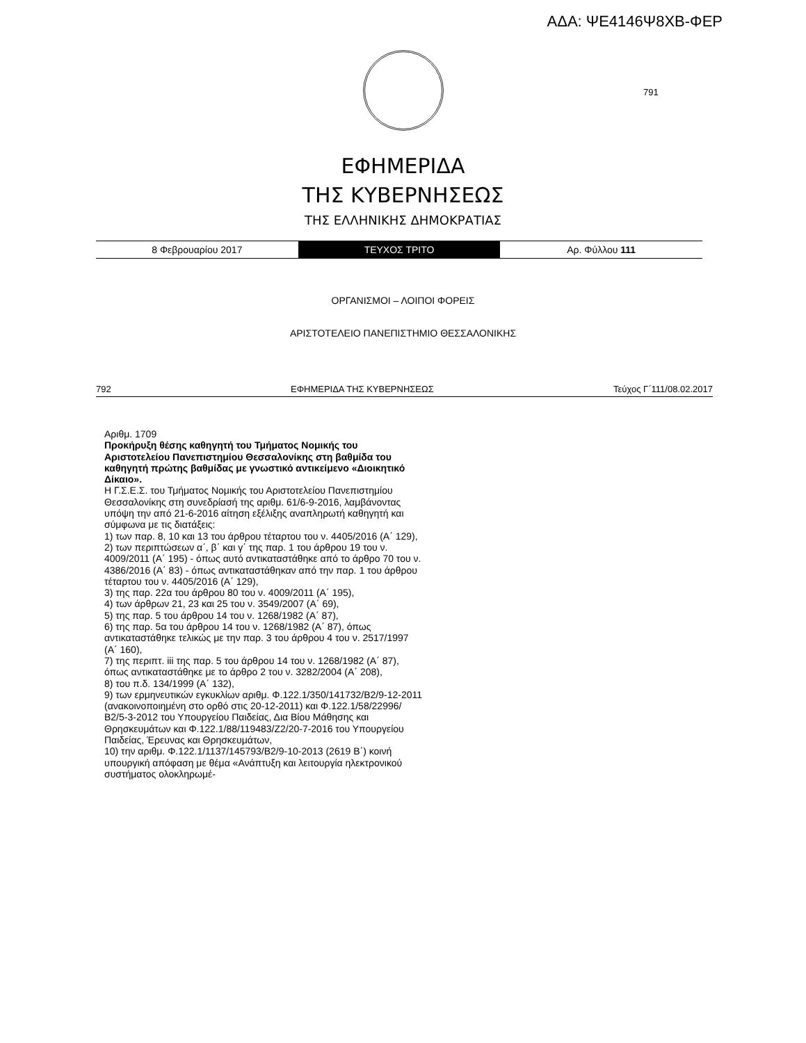ΑΔΑ: ΨΕ4146Ψ8ΧΒ-ΦΕΡ
791
ΕΦΗΜΕΡΙΔΑ
ΤΗΣ ΚΥΒΕΡΝΗΣΕΩΣ
ΤΗΣ ΕΛΛΗΝΙΚΗΣ ΔΗΜΟΚΡΑΤΙΑΣ
8 Φεβρουαρίου 2017 ΤΕΥΧΟΣ ΤΡΙΤΟ Αρ. Φύλλου 111
ΟΡΓΑΝΙΣΜΟΙ – ΛΟΙΠΟΙ ΦΟΡΕΙΣ
ΑΡΙΣΤΟΤΕΛΕΙΟ ΠΑΝΕΠΙΣΤΗΜΙΟ ΘΕΣΣΑΛΟΝΙΚΗΣ
792 ΕΦΗΜΕΡΙΔΑ ΤΗΣ ΚΥΒΕΡΝΗΣΕΩΣ Τεύχος Γ΄111/08.02.2017
Αριθμ. 1709
Προκήρυξη θέσης καθηγητή του Τμήματος Νομικής του Αριστοτελείου Πανεπιστημίου Θεσσαλονίκης στη βαθμίδα του καθηγητή πρώτης βαθμίδας με γνωστικό αντικείμενο «Διοικητικό Δίκαιο».
Η Γ.Σ.Ε.Σ. του Τμήματος Νομικής του Αριστοτελείου Πανεπιστημίου Θεσσαλονίκης στη συνεδρίασή της αριθμ. 61/6-9-2016, λαμβάνοντας υπόψη την από 21-6-2016 αίτηση εξέλιξης αναπληρωτή καθηγητή και σύμφωνα με τις διατάξεις:
1) των παρ. 8, 10 και 13 του άρθρου τέταρτου του ν. 4405/2016 (Α΄ 129),
2) των περιπτώσεων α΄, β΄ και γ΄ της παρ. 1 του άρθρου 19 του ν. 4009/2011 (Α΄ 195) - όπως αυτό αντικαταστάθηκε από το άρθρο 70 του ν. 4386/2016 (Α΄ 83) - όπως αντικαταστάθηκαν από την παρ. 1 του άρθρου τέταρτου του ν. 4405/2016 (Α΄ 129),
3) της παρ. 22α του άρθρου 80 του ν. 4009/2011 (Α΄ 195),
4) των άρθρων 21, 23 και 25 του ν. 3549/2007 (Α΄ 69),
5) της παρ. 5 του άρθρου 14 του ν. 1268/1982 (Α΄ 87),
6) της παρ. 5α του άρθρου 14 του ν. 1268/1982 (Α΄ 87), όπως αντικαταστάθηκε τελικώς με την παρ. 3 του άρθρου 4 του ν. 2517/1997 (Α΄ 160),
7) της περιπτ. iii της παρ. 5 του άρθρου 14 του ν. 1268/1982 (Α΄ 87), όπως αντικαταστάθηκε με το άρθρο 2 του ν. 3282/2004 (Α΄ 208),
8) του π.δ. 134/1999 (Α΄ 132),
9) των ερμηνευτικών εγκυκλίων αριθμ. Φ.122.1/350/141732/Β2/9-12-2011 (ανακοινοποιημένη στο ορθό στις 20-12-2011) και Φ.122.1/58/22996/Β2/5-3-2012 του Υπουργείου Παιδείας, Δια Βίου Μάθησης και Θρησκευμάτων και Φ.122.1/88/119483/Ζ2/20-7-2016 του Υπουργείου Παιδείας, Έρευνας και Θρησκευμάτων,
10) την αριθμ. Φ.122.1/1137/145793/Β2/9-10-2013 (2619 Β΄) κοινή υπουργική απόφαση με θέμα «Ανάπτυξη και λειτουργία ηλεκτρονικού συστήματος ολοκληρωμέ-